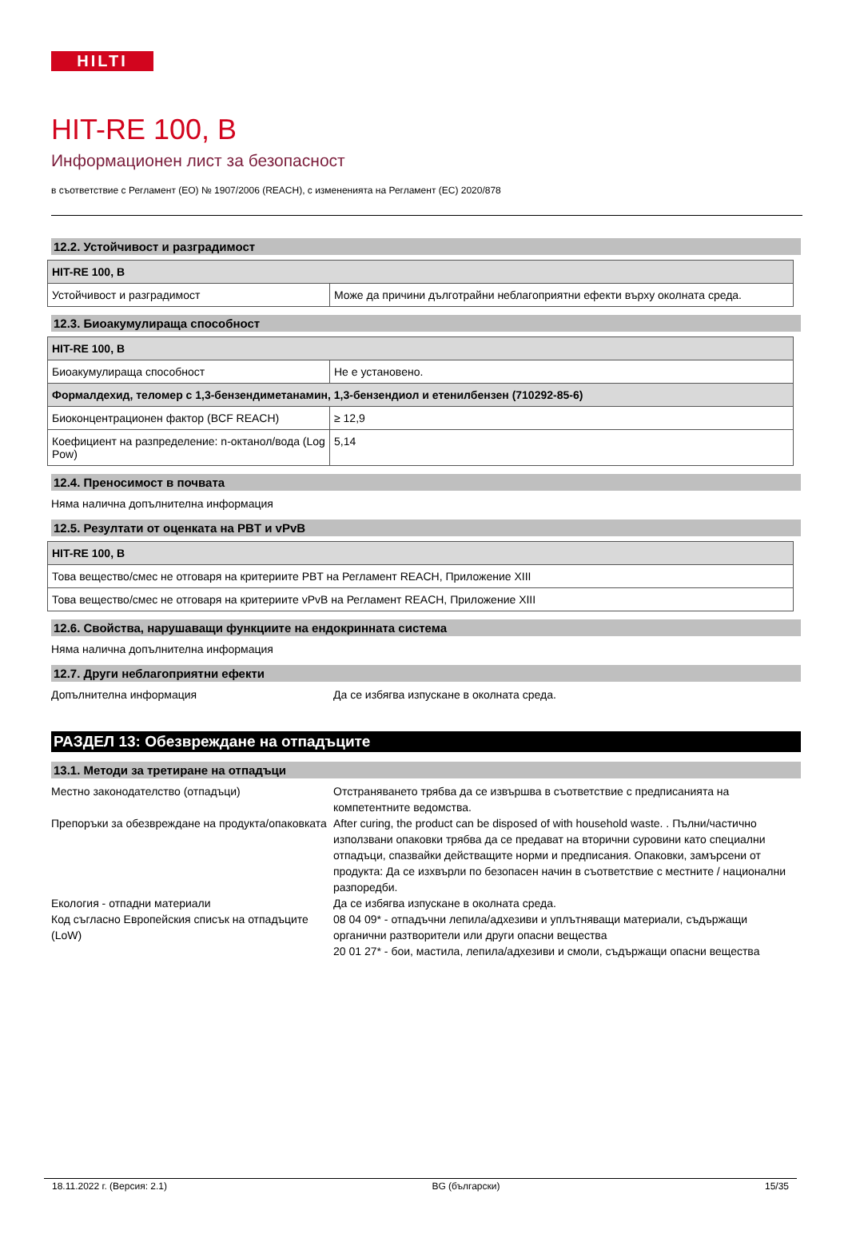HILTI
HIT-RE 100, B
Информационен лист за безопасност
в съответствие с Регламент (ЕО) № 1907/2006 (REACH), с измененията на Регламент (ЕС) 2020/878
12.2. Устойчивост и разградимост
| HIT-RE 100, B | |
| --- | --- |
| Устойчивост и разградимост | Може да причини дълготрайни неблагоприятни ефекти върху околната среда. |
12.3. Биоакумулираща способност
| HIT-RE 100, B | |
| --- | --- |
| Биоакумулираща способност | Не е установено. |
| Формалдехид, теломер с 1,3-бензендиметанамин, 1,3-бензендиол и етенилбензен (710292-85-6) | |
| Биоконцентрационен фактор (BCF REACH) | ≥ 12,9 |
| Коефициент на разпределение: n-октанол/вода (Log Pow) | 5,14 |
12.4. Преносимост в почвата
Няма налична допълнителна информация
12.5. Резултати от оценката на PBT и vPvB
| HIT-RE 100, B |
| --- |
| Това вещество/смес не отговаря на критериите PBT на Регламент REACH, Приложение XIII |
| Това вещество/смес не отговаря на критериите vPvB на Регламент REACH, Приложение XIII |
12.6. Свойства, нарушаващи функциите на ендокринната система
Няма налична допълнителна информация
12.7. Други неблагоприятни ефекти
Допълнителна информация Да се избягва изпускане в околната среда.
РАЗДЕЛ 13: Обезвреждане на отпадъците
13.1. Методи за третиране на отпадъци
Местно законодателство (отпадъци) Отстраняването трябва да се извършва в съответствие с предписанията на компетентните ведомства.
Препоръки за обезвреждане на продукта/опаковката
After curing, the product can be disposed of with household waste. . Пълни/частично използвани опаковки трябва да се предават на вторични суровини като специални отпадъци, спазвайки действащите норми и предписания. Опаковки, замърсени от продукта: Да се изхвърли по безопасен начин в съответствие с местните / национални разпоредби.
Екология - отпадни материали Да се избягва изпускане в околната среда.
Код съгласно Европейския списък на отпадъците (LoW)
08 04 09* - отпадъчни лепила/адхезиви и уплътняващи материали, съдържащи органични разтворители или други опасни вещества
20 01 27* - бои, мастила, лепила/адхезиви и смоли, съдържащи опасни вещества
18.11.2022 г. (Версия: 2.1) BG (български) 15/35